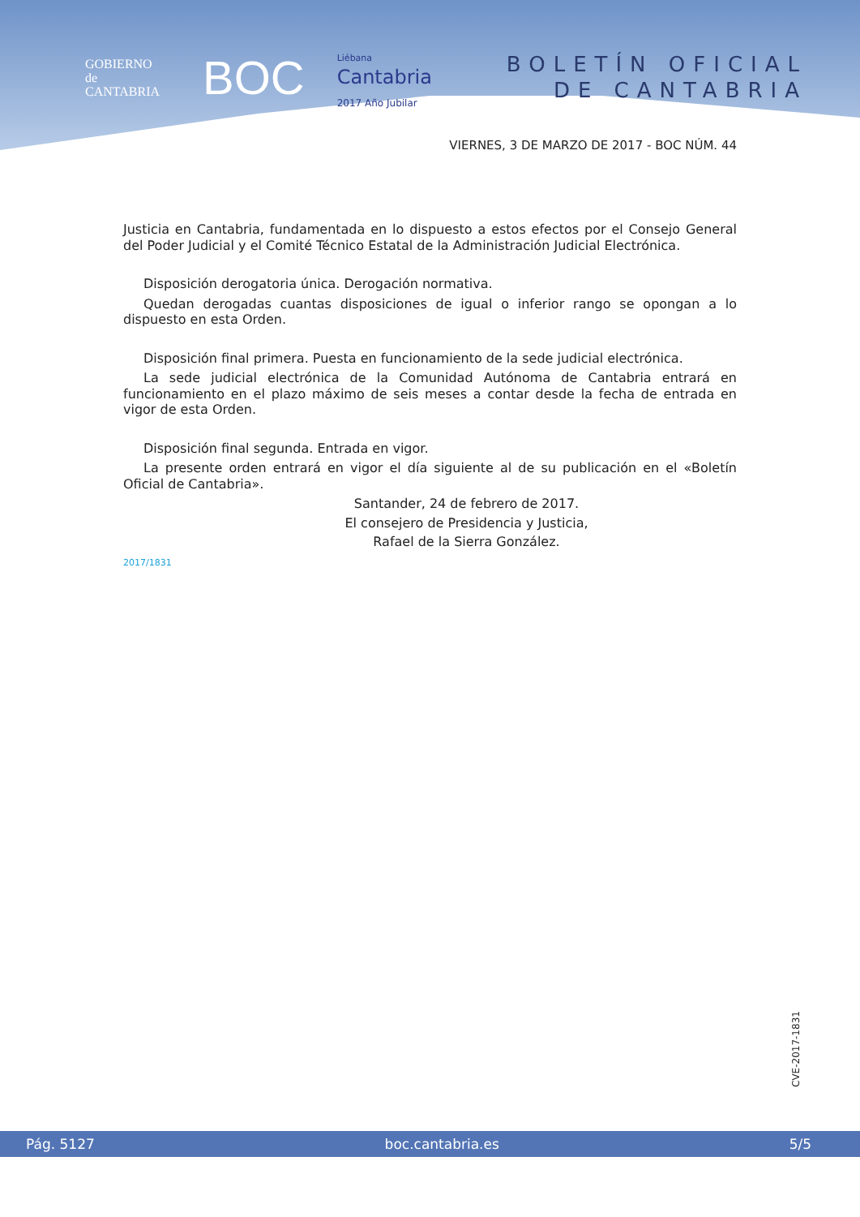GOBIERNO
de
CANTABRIA
BOC
Liébana
Cantabria
2017 Año Jubilar
BOLETÍN OFICIAL
DE CANTABRIA
VIERNES, 3 DE MARZO DE 2017 - BOC NÚM. 44
Justicia en Cantabria, fundamentada en lo dispuesto a estos efectos por el Consejo General del Poder Judicial y el Comité Técnico Estatal de la Administración Judicial Electrónica.
Disposición derogatoria única. Derogación normativa.
Quedan derogadas cuantas disposiciones de igual o inferior rango se opongan a lo dispuesto en esta Orden.
Disposición final primera. Puesta en funcionamiento de la sede judicial electrónica.
La sede judicial electrónica de la Comunidad Autónoma de Cantabria entrará en funcionamiento en el plazo máximo de seis meses a contar desde la fecha de entrada en vigor de esta Orden.
Disposición final segunda. Entrada en vigor.
La presente orden entrará en vigor el día siguiente al de su publicación en el «Boletín Oficial de Cantabria».
Santander, 24 de febrero de 2017.
El consejero de Presidencia y Justicia,
Rafael de la Sierra González.
2017/1831
CVE-2017-1831
Pág. 5127 boc.cantabria.es 5/5